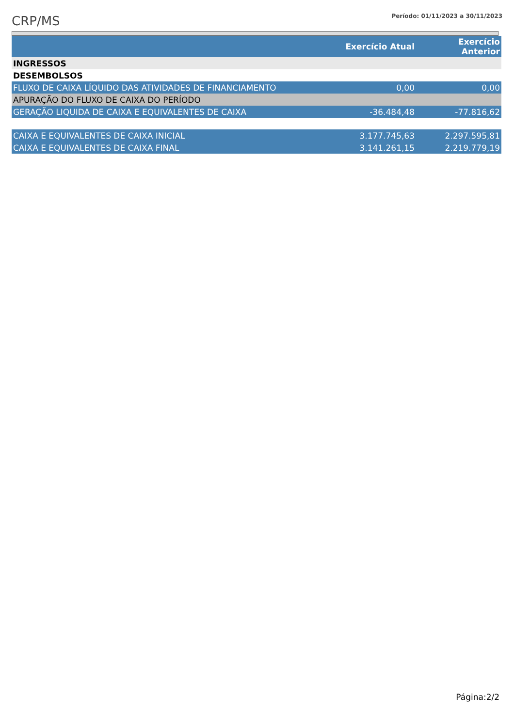CRP/MS
Período: 01/11/2023 a 30/11/2023
| | Exercício Atual | Exercício Anterior |
| --- | --- | --- |
| INGRESSOS | | |
| DESEMBOLSOS | | |
| FLUXO DE CAIXA LÍQUIDO DAS ATIVIDADES DE FINANCIAMENTO | 0,00 | 0,00 |
| APURAÇÃO DO FLUXO DE CAIXA DO PERÍODO | | |
| GERAÇÃO LIQUIDA DE CAIXA E EQUIVALENTES DE CAIXA | -36.484,48 | -77.816,62 |
| CAIXA E EQUIVALENTES DE CAIXA INICIAL | 3.177.745,63 | 2.297.595,81 |
| CAIXA E EQUIVALENTES DE CAIXA FINAL | 3.141.261,15 | 2.219.779,19 |
Página:2/2